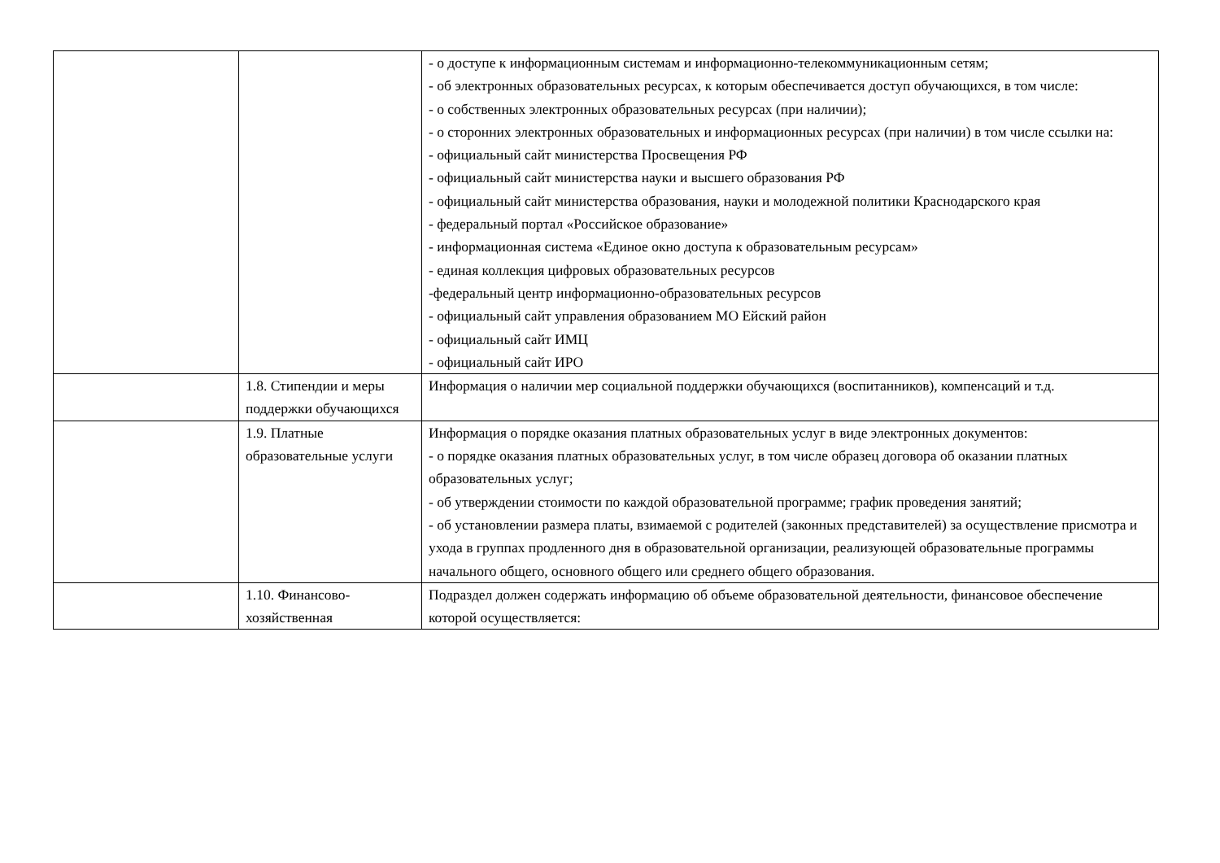| | | - о доступе к информационным системам и информационно-телекоммуникационным сетям; - об электронных образовательных ресурсах, к которым обеспечивается доступ обучающихся, в том числе: - о собственных электронных образовательных ресурсах (при наличии); - о сторонних электронных образовательных и информационных ресурсах (при наличии) в том числе ссылки на: - официальный сайт министерства Просвещения РФ - официальный сайт министерства науки и высшего образования РФ - официальный сайт министерства образования, науки и молодежной политики Краснодарского края - федеральный портал «Российское образование» - информационная система «Единое окно доступа к образовательным ресурсам» - единая коллекция цифровых образовательных ресурсов -федеральный центр информационно-образовательных ресурсов - официальный сайт управления образованием МО Ейский район - официальный сайт ИМЦ - официальный сайт ИРО |
| | 1.8. Стипендии и меры поддержки обучающихся | Информация о наличии мер социальной поддержки обучающихся (воспитанников), компенсаций и т.д. |
| | 1.9. Платные образовательные услуги | Информация о порядке оказания платных образовательных услуг в виде электронных документов: - о порядке оказания платных образовательных услуг, в том числе образец договора об оказании платных образовательных услуг; - об утверждении стоимости по каждой образовательной программе; график проведения занятий; - об установлении размера платы, взимаемой с родителей (законных представителей) за осуществление присмотра и ухода в группах продленного дня в образовательной организации, реализующей образовательные программы начального общего, основного общего или среднего общего образования. |
| | 1.10. Финансово-хозяйственная | Подраздел должен содержать информацию об объеме образовательной деятельности, финансовое обеспечение которой осуществляется: |